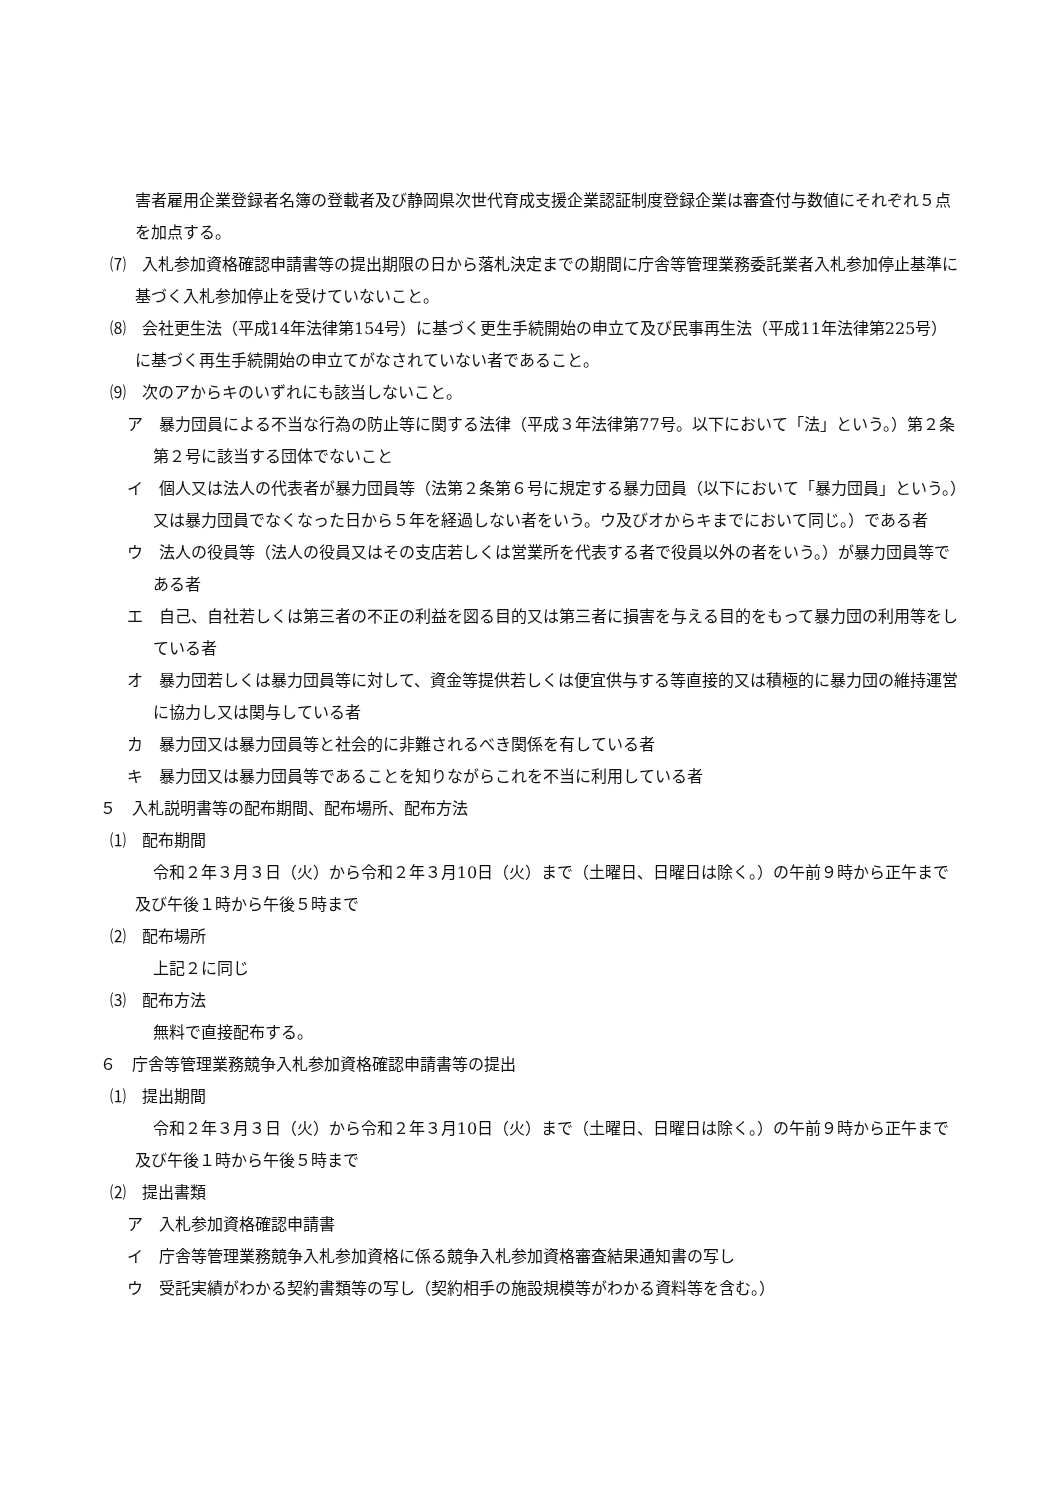害者雇用企業登録者名簿の登載者及び静岡県次世代育成支援企業認証制度登録企業は審査付与数値にそれぞれ５点を加点する。
⑺　入札参加資格確認申請書等の提出期限の日から落札決定までの期間に庁舎等管理業務委託業者入札参加停止基準に基づく入札参加停止を受けていないこと。
⑻　会社更生法（平成14年法律第154号）に基づく更生手続開始の申立て及び民事再生法（平成11年法律第225号）に基づく再生手続開始の申立てがなされていない者であること。
⑼　次のアからキのいずれにも該当しないこと。
ア　暴力団員による不当な行為の防止等に関する法律（平成３年法律第77号。以下において「法」という。）第２条第２号に該当する団体でないこと
イ　個人又は法人の代表者が暴力団員等（法第２条第６号に規定する暴力団員（以下において「暴力団員」という。）又は暴力団員でなくなった日から５年を経過しない者をいう。ウ及びオからキまでにおいて同じ。）である者
ウ　法人の役員等（法人の役員又はその支店若しくは営業所を代表する者で役員以外の者をいう。）が暴力団員等である者
エ　自己、自社若しくは第三者の不正の利益を図る目的又は第三者に損害を与える目的をもって暴力団の利用等をしている者
オ　暴力団若しくは暴力団員等に対して、資金等提供若しくは便宜供与する等直接的又は積極的に暴力団の維持運営に協力し又は関与している者
カ　暴力団又は暴力団員等と社会的に非難されるべき関係を有している者
キ　暴力団又は暴力団員等であることを知りながらこれを不当に利用している者
５　入札説明書等の配布期間、配布場所、配布方法
⑴　配布期間
令和２年３月３日（火）から令和２年３月10日（火）まで（土曜日、日曜日は除く。）の午前９時から正午まで及び午後１時から午後５時まで
⑵　配布場所
上記２に同じ
⑶　配布方法
無料で直接配布する。
６　庁舎等管理業務競争入札参加資格確認申請書等の提出
⑴　提出期間
令和２年３月３日（火）から令和２年３月10日（火）まで（土曜日、日曜日は除く。）の午前９時から正午まで及び午後１時から午後５時まで
⑵　提出書類
ア　入札参加資格確認申請書
イ　庁舎等管理業務競争入札参加資格に係る競争入札参加資格審査結果通知書の写し
ウ　受託実績がわかる契約書類等の写し（契約相手の施設規模等がわかる資料等を含む。）